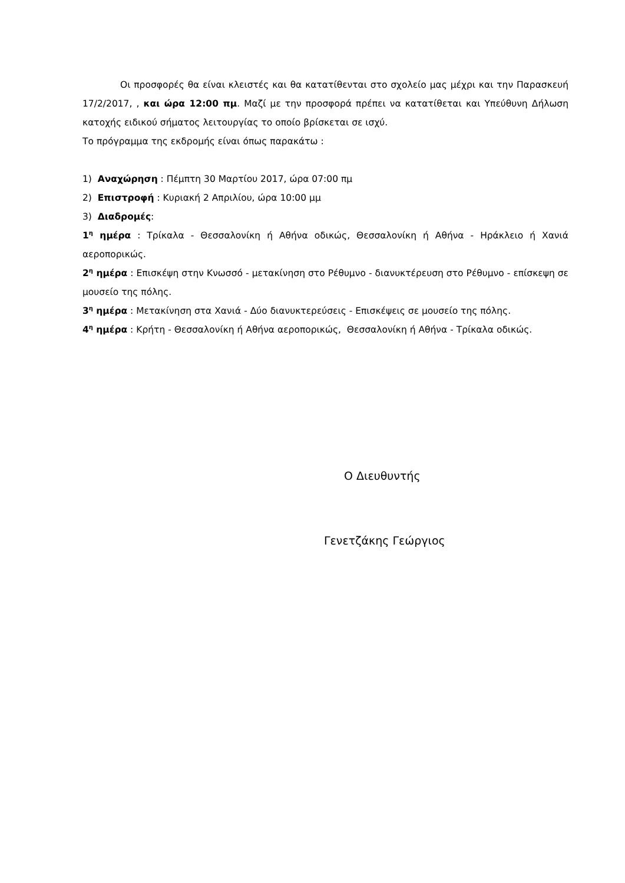Οι προσφορές θα είναι κλειστές και θα κατατίθενται στο σχολείο μας μέχρι και την Παρασκευή 17/2/2017, , και ώρα 12:00 πμ. Μαζί με την προσφορά πρέπει να κατατίθεται και Υπεύθυνη Δήλωση κατοχής ειδικού σήματος λειτουργίας το οποίο βρίσκεται σε ισχύ.
Το πρόγραμμα της εκδρομής είναι όπως παρακάτω :
1) Αναχώρηση : Πέμπτη 30 Μαρτίου 2017, ώρα 07:00 πμ
2) Επιστροφή : Κυριακή 2 Απριλίου, ώρα 10:00 μμ
3) Διαδρομές:
1<sup>η</sup> ημέρα : Τρίκαλα - Θεσσαλονίκη ή Αθήνα οδικώς, Θεσσαλονίκη ή Αθήνα - Ηράκλειο ή Χανιά αεροπορικώς.
2<sup>η</sup> ημέρα : Επισκέψη στην Κνωσσό - μετακίνηση στο Ρέθυμνο - διανυκτέρευση στο Ρέθυμνο - επίσκεψη σε μουσείο της πόλης.
3<sup>η</sup> ημέρα : Μετακίνηση στα Χανιά - Δύο διανυκτερεύσεις - Επισκέψεις σε μουσείο της πόλης.
4<sup>η</sup> ημέρα : Κρήτη - Θεσσαλονίκη ή Αθήνα αεροπορικώς, Θεσσαλονίκη ή Αθήνα - Τρίκαλα οδικώς.
Ο Διευθυντής
Γενετζάκης Γεώργιος